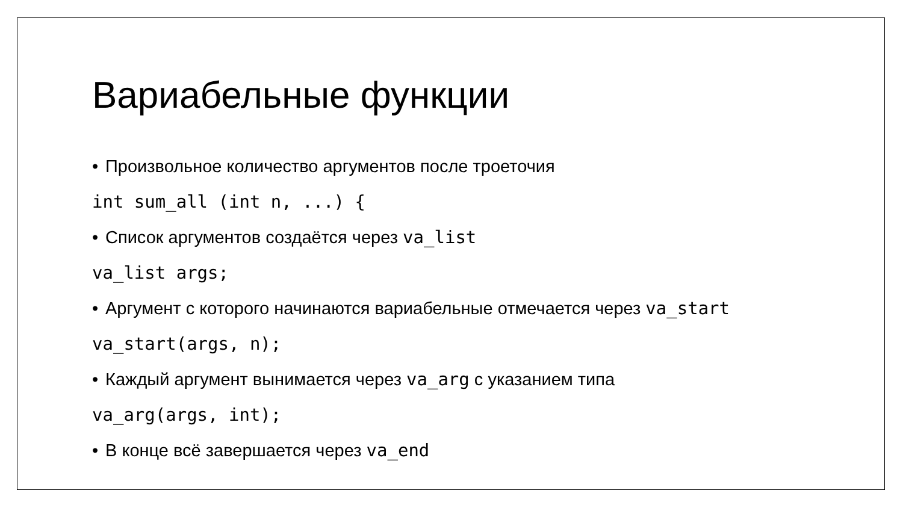Вариабельные функции
• Произвольное количество аргументов после троеточия
int sum_all (int n, ...) {
• Список аргументов создаётся через va_list
va_list args;
• Аргумент с которого начинаются вариабельные отмечается через va_start
va_start(args, n);
• Каждый аргумент вынимается через va_arg с указанием типа
va_arg(args, int);
• В конце всё завершается через va_end